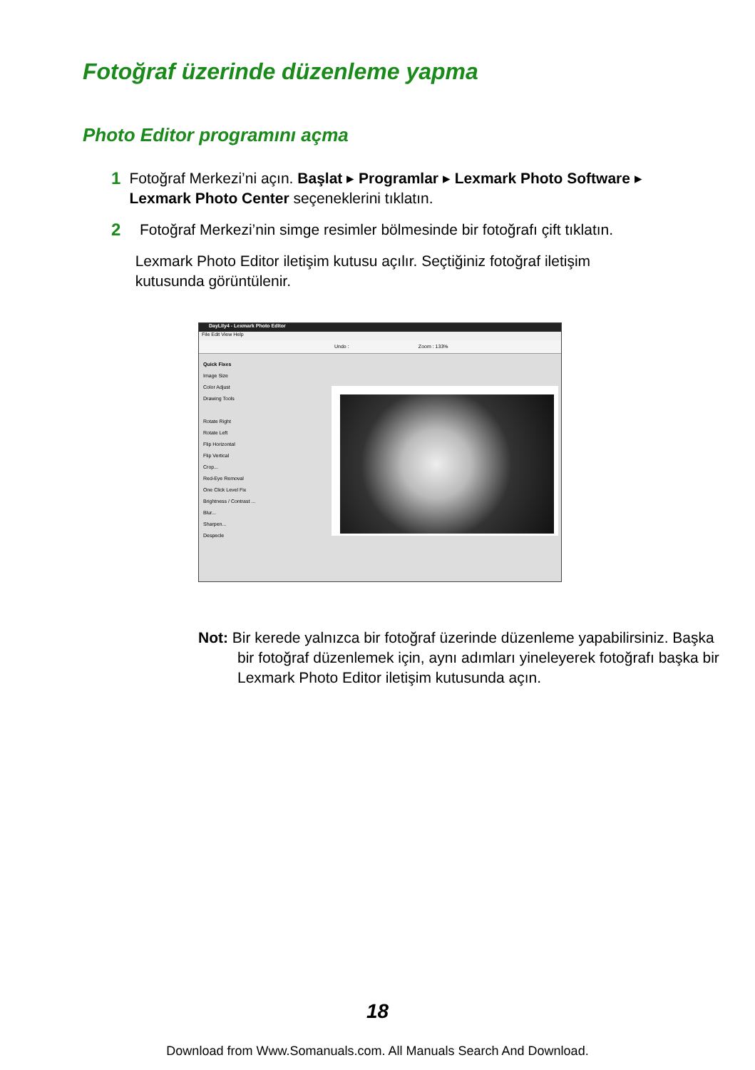Fotoğraf üzerinde düzenleme yapma
Photo Editor programını açma
1 Fotoğraf Merkezi’ni açın. Başlat ▸ Programlar ▸ Lexmark Photo Software ▸ Lexmark Photo Center seçeneklerini tıklatın.
2 Fotoğraf Merkezi’nin simge resimler bölmesinde bir fotoğrafı çift tıklatın.
Lexmark Photo Editor iletişim kutusu açılır. Seçtiğiniz fotoğraf iletişim kutusunda görüntülenir.
DayLily4 - Lexmark Photo Editor
File Edit View Help
Undo : Zoom : 133%
Quick Fixes
Image Size
Color Adjust
Drawing Tools
Rotate Right
Rotate Left
Flip Horizontal
Flip Vertical
Crop...
Red-Eye Removal
One Click Level Fix
Brightness / Contrast ...
Blur...
Sharpen...
Despecle
Not: Bir kerede yalnızca bir fotoğraf üzerinde düzenleme yapabilirsiniz. Başka bir fotoğraf düzenlemek için, aynı adımları yineleyerek fotoğrafı başka bir Lexmark Photo Editor iletişim kutusunda açın.
18
Download from Www.Somanuals.com. All Manuals Search And Download.